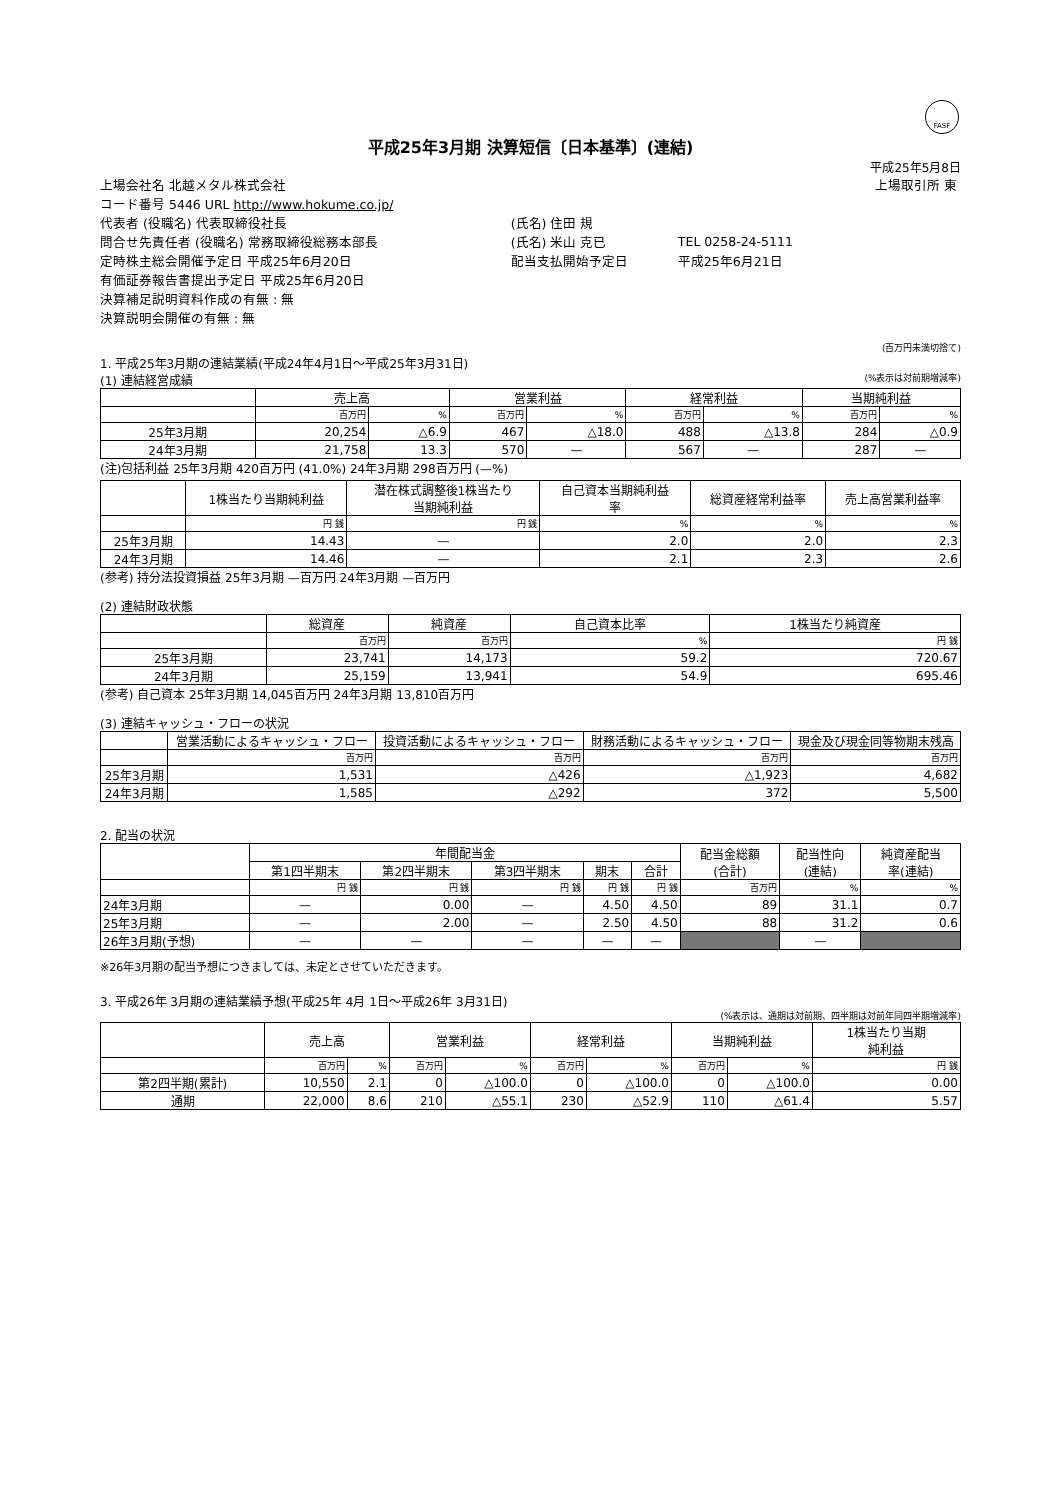FASF
平成25年3月期 決算短信〔日本基準〕(連結)
平成25年5月8日
| 上場会社名 北越メタル株式会社 | | | 上場取引所 東 |
| コード番号 5446 URL http://www.hokume.co.jp/ | | | |
| 代表者 (役職名) 代表取締役社長 | (氏名) 住田 規 | | |
| 問合せ先責任者 (役職名) 常務取締役総務本部長 | (氏名) 米山 克已 | TEL 0258-24-5111 | |
| 定時株主総会開催予定日 平成25年6月20日 | 配当支払開始予定日 | 平成25年6月21日 | |
| 有価証券報告書提出予定日 平成25年6月20日 | | | |
| 決算補足説明資料作成の有無 : 無 | | | |
| 決算説明会開催の有無 : 無 | | | |
(百万円未満切捨て)
1. 平成25年3月期の連結業績(平成24年4月1日～平成25年3月31日)
(1) 連結経営成績 (%表示は対前期増減率)
| | 売上高 | | 営業利益 | | 経常利益 | | 当期純利益 | |
| --- | --- | --- | --- | --- | --- | --- | --- | --- |
| | 百万円 | % | 百万円 | % | 百万円 | % | 百万円 | % |
| 25年3月期 | 20,254 | △6.9 | 467 | △18.0 | 488 | △13.8 | 284 | △0.9 |
| 24年3月期 | 21,758 | 13.3 | 570 | — | 567 | — | 287 | — |
(注)包括利益 25年3月期 420百万円 (41.0%) 24年3月期 298百万円 (—%)
| | 1株当たり当期純利益 | 潜在株式調整後1株当たり 当期純利益 | 自己資本当期純利益 率 | 総資産経常利益率 | 売上高営業利益率 |
| --- | --- | --- | --- | --- | --- |
| | 円 銭 | 円 銭 | % | % | % |
| 25年3月期 | 14.43 | — | 2.0 | 2.0 | 2.3 |
| 24年3月期 | 14.46 | — | 2.1 | 2.3 | 2.6 |
(参考) 持分法投資損益 25年3月期 —百万円 24年3月期 —百万円
(2) 連結財政状態
| | 総資産 | 純資産 | 自己資本比率 | 1株当たり純資産 |
| --- | --- | --- | --- | --- |
| | 百万円 | 百万円 | % | 円 銭 |
| 25年3月期 | 23,741 | 14,173 | 59.2 | 720.67 |
| 24年3月期 | 25,159 | 13,941 | 54.9 | 695.46 |
(参考) 自己資本 25年3月期 14,045百万円 24年3月期 13,810百万円
(3) 連結キャッシュ・フローの状況
| | 営業活動によるキャッシュ・フロー | 投資活動によるキャッシュ・フロー | 財務活動によるキャッシュ・フロー | 現金及び現金同等物期末残高 |
| --- | --- | --- | --- | --- |
| | 百万円 | 百万円 | 百万円 | 百万円 |
| 25年3月期 | 1,531 | △426 | △1,923 | 4,682 |
| 24年3月期 | 1,585 | △292 | 372 | 5,500 |
2. 配当の状況
| | 年間配当金 | | | | | 配当金総額 (合計) | 配当性向 (連結) | 純資産配当 率(連結) |
| --- | --- | --- | --- | --- | --- | --- | --- | --- |
| | 第1四半期末 | 第2四半期末 | 第3四半期末 | 期末 | 合計 | | | |
| | 円 銭 | 円 銭 | 円 銭 | 円 銭 | 円 銭 | 百万円 | % | % |
| 24年3月期 | — | 0.00 | — | 4.50 | 4.50 | 89 | 31.1 | 0.7 |
| 25年3月期 | — | 2.00 | — | 2.50 | 4.50 | 88 | 31.2 | 0.6 |
| 26年3月期(予想) | — | — | — | — | — | | — | |
※26年3月期の配当予想につきましては、未定とさせていただきます。
3. 平成26年 3月期の連結業績予想(平成25年 4月 1日～平成26年 3月31日)
(%表示は、通期は対前期、四半期は対前年同四半期増減率)
| | 売上高 | | 営業利益 | | 経常利益 | | 当期純利益 | | 1株当たり当期 純利益 |
| --- | --- | --- | --- | --- | --- | --- | --- | --- | --- |
| | 百万円 | % | 百万円 | % | 百万円 | % | 百万円 | % | 円 銭 |
| 第2四半期(累計) | 10,550 | 2.1 | 0 | △100.0 | 0 | △100.0 | 0 | △100.0 | 0.00 |
| 通期 | 22,000 | 8.6 | 210 | △55.1 | 230 | △52.9 | 110 | △61.4 | 5.57 |